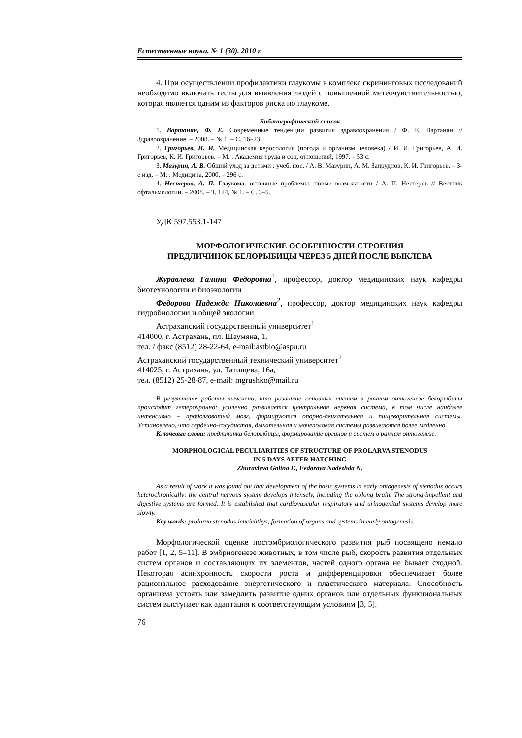Естественные науки. № 1 (30). 2010 г.
4. При осуществлении профилактики глаукомы в комплекс скрининговых исследований необходимо включать тесты для выявления людей с повышенной метеочувствительностью, которая является одним из факторов риска по глаукоме.
Библиографический список
1. Вартанян, Ф. Е. Современные тенденции развития здравоохранения / Ф. Е. Вартанян // Здравоохранение. – 2008. – № 1. – С. 16–23.
2. Григорьев, И. И. Медицинская керосология (погода и организм человека) / И. И. Григорьев, А. И. Григорьев, К. И. Григорьев. – М. : Академия труда и соц. отношений, 1997. – 53 с.
3. Мазурин, А. В. Общий уход за детьми : учеб. пос. / А. В. Мазурин, А. М. Запруднов, К. И. Григорьев. – 3-е изд. – М. : Медицина, 2000. – 296 с.
4. Нестеров, А. П. Глаукома: основные проблемы, новые возможности / А. П. Нестеров // Вестник офтальмологии. – 2008. – Т. 124, № 1. – С. 3–5.
УДК 597.553.1-147
МОРФОЛОГИЧЕСКИЕ ОСОБЕННОСТИ СТРОЕНИЯ
ПРЕДЛИЧИНОК БЕЛОРЫБИЦЫ ЧЕРЕЗ 5 ДНЕЙ ПОСЛЕ ВЫКЛЕВА
Журавлева Галина Федоровна<sup>1</sup>, профессор, доктор медицинских наук кафедры биотехнологии и биоэкологии
Федорова Надежда Николаевна<sup>2</sup>, профессор, доктор медицинских наук кафедры гидробиологии и общей экологии
Астраханский государственный университет<sup>1</sup>
414000, г. Астрахань, пл. Шаумяна, 1,
тел. / факс (8512) 28-22-64, e-mail:astbio@aspu.ru
Астраханский государственный технический университет<sup>2</sup>
414025, г. Астрахань, ул. Татищева, 16а,
тел. (8512) 25-28-87, e-mail: mgrushko@mail.ru
В результате работы выяснено, что развитие основных систем в раннем онтогенезе белорыбицы происходит гетерохронно: усиленно развивается центральная нервная система, в том числе наиболее интенсивно – продолговатый мозг, формируются опорно-двигательная и пищеварительная системы. Установлено, что сердечно-сосудистая, дыхательная и мочеполовая системы развиваются более медленно.
Ключевые слова: предличинка белорыбицы, формирование органов и систем в раннем онтогенезе.
MORPHOLOGICAL PECULIARITIES OF STRUCTURE OF PROLARVA STENODUS
IN 5 DAYS AFTER HATCHING
Zhuravleva Galina F., Fedorova Nadezhda N.
As a result of work it was found out that development of the basic systems in early ontogenesis of stenodus occurs heterochronically: the central nervous system develops intensely, including the oblong brain. The strong-impellent and digestive systems are formed. It is established that cardiovascular respiratory and urinogenital systems develop more slowly.
Key words: prolarva stenodus leucichthys, formation of organs and systems in early ontogenesis.
Морфологической оценке постэмбриологического развития рыб посвящено немало работ [1, 2, 5–11]. В эмбриогенезе животных, в том числе рыб, скорость развития отдельных систем органов и составляющих их элементов, частей одного органа не бывает сходной. Некоторая асинхронность скорости роста и дифференцировки обеспечивает более рациональное расходование энергетического и пластического материала. Способность организма устоять или замедлить развитие одних органов или отдельных функциональных систем выступает как адаптация к соответствующим условиям [3, 5].
76